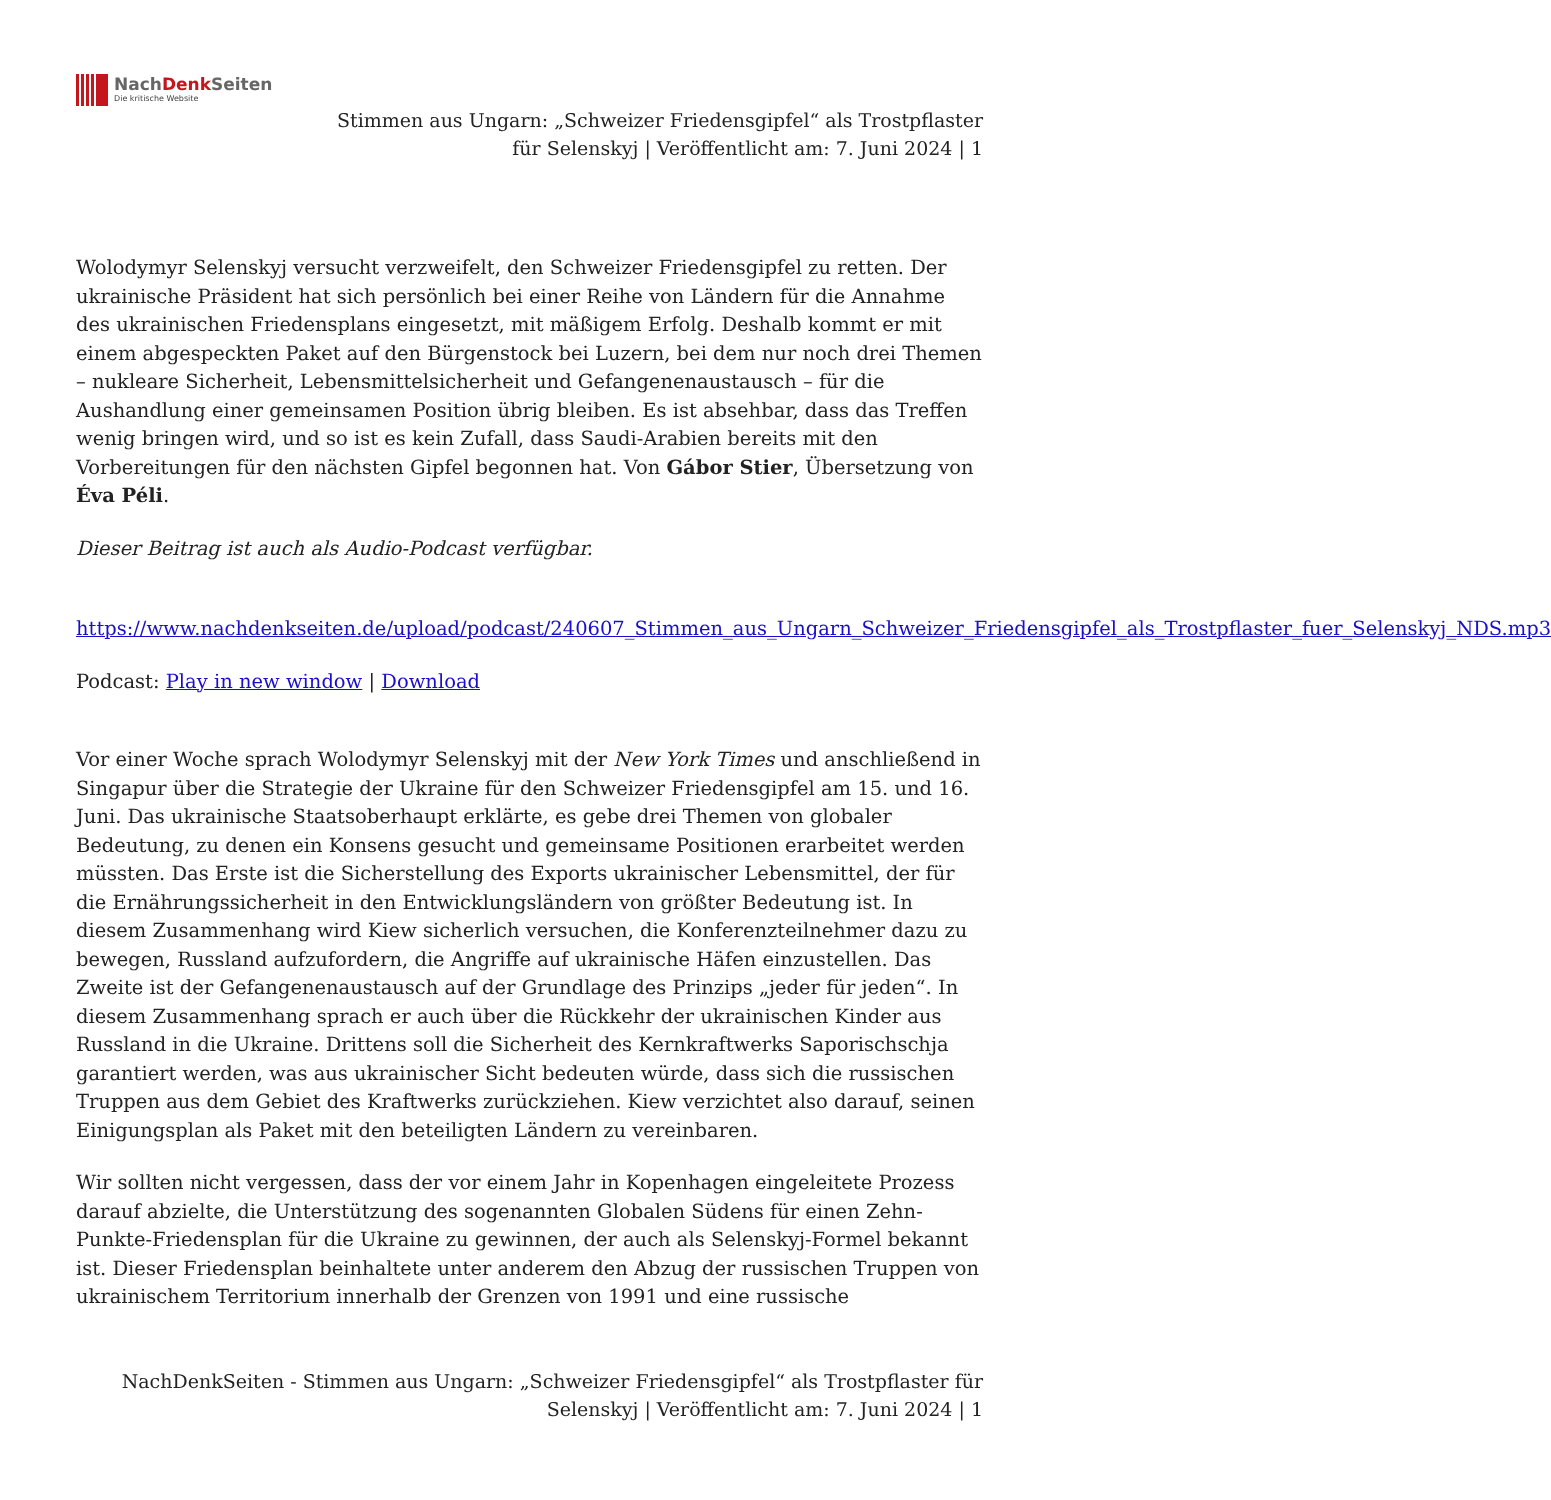NachDenk Seiten
Die kritische Website
Stimmen aus Ungarn: „Schweizer Friedensgipfel“ als Trostpflaster
für Selenskyj | Veröffentlicht am: 7. Juni 2024 | 1
Wolodymyr Selenskyj versucht verzweifelt, den Schweizer Friedensgipfel zu retten. Der ukrainische Präsident hat sich persönlich bei einer Reihe von Ländern für die Annahme des ukrainischen Friedensplans eingesetzt, mit mäßigem Erfolg. Deshalb kommt er mit einem abgespeckten Paket auf den Bürgenstock bei Luzern, bei dem nur noch drei Themen – nukleare Sicherheit, Lebensmittelsicherheit und Gefangenenaustausch – für die Aushandlung einer gemeinsamen Position übrig bleiben. Es ist absehbar, dass das Treffen wenig bringen wird, und so ist es kein Zufall, dass Saudi-Arabien bereits mit den Vorbereitungen für den nächsten Gipfel begonnen hat. Von Gábor Stier, Übersetzung von Éva Péli.
Dieser Beitrag ist auch als Audio-Podcast verfügbar.
https://www.nachdenkseiten.de/upload/podcast/240607_Stimmen_aus_Ungarn_Schweizer_Friedensgipfel_als_Trostpflaster_fuer_Selenskyj_NDS.mp3
Podcast: Play in new window | Download
Vor einer Woche sprach Wolodymyr Selenskyj mit der New York Times und anschließend in Singapur über die Strategie der Ukraine für den Schweizer Friedensgipfel am 15. und 16. Juni. Das ukrainische Staatsoberhaupt erklärte, es gebe drei Themen von globaler Bedeutung, zu denen ein Konsens gesucht und gemeinsame Positionen erarbeitet werden müssten. Das Erste ist die Sicherstellung des Exports ukrainischer Lebensmittel, der für die Ernährungssicherheit in den Entwicklungsländern von größter Bedeutung ist. In diesem Zusammenhang wird Kiew sicherlich versuchen, die Konferenzteilnehmer dazu zu bewegen, Russland aufzufordern, die Angriffe auf ukrainische Häfen einzustellen. Das Zweite ist der Gefangenenaustausch auf der Grundlage des Prinzips „jeder für jeden“. In diesem Zusammenhang sprach er auch über die Rückkehr der ukrainischen Kinder aus Russland in die Ukraine. Drittens soll die Sicherheit des Kernkraftwerks Saporischschja garantiert werden, was aus ukrainischer Sicht bedeuten würde, dass sich die russischen Truppen aus dem Gebiet des Kraftwerks zurückziehen. Kiew verzichtet also darauf, seinen Einigungsplan als Paket mit den beteiligten Ländern zu vereinbaren.
Wir sollten nicht vergessen, dass der vor einem Jahr in Kopenhagen eingeleitete Prozess darauf abzielte, die Unterstützung des sogenannten Globalen Südens für einen Zehn-Punkte-Friedensplan für die Ukraine zu gewinnen, der auch als Selenskyj-Formel bekannt ist. Dieser Friedensplan beinhaltete unter anderem den Abzug der russischen Truppen von ukrainischem Territorium innerhalb der Grenzen von 1991 und eine russische
NachDenkSeiten - Stimmen aus Ungarn: „Schweizer Friedensgipfel“ als Trostpflaster für Selenskyj | Veröffentlicht am: 7. Juni 2024 | 1